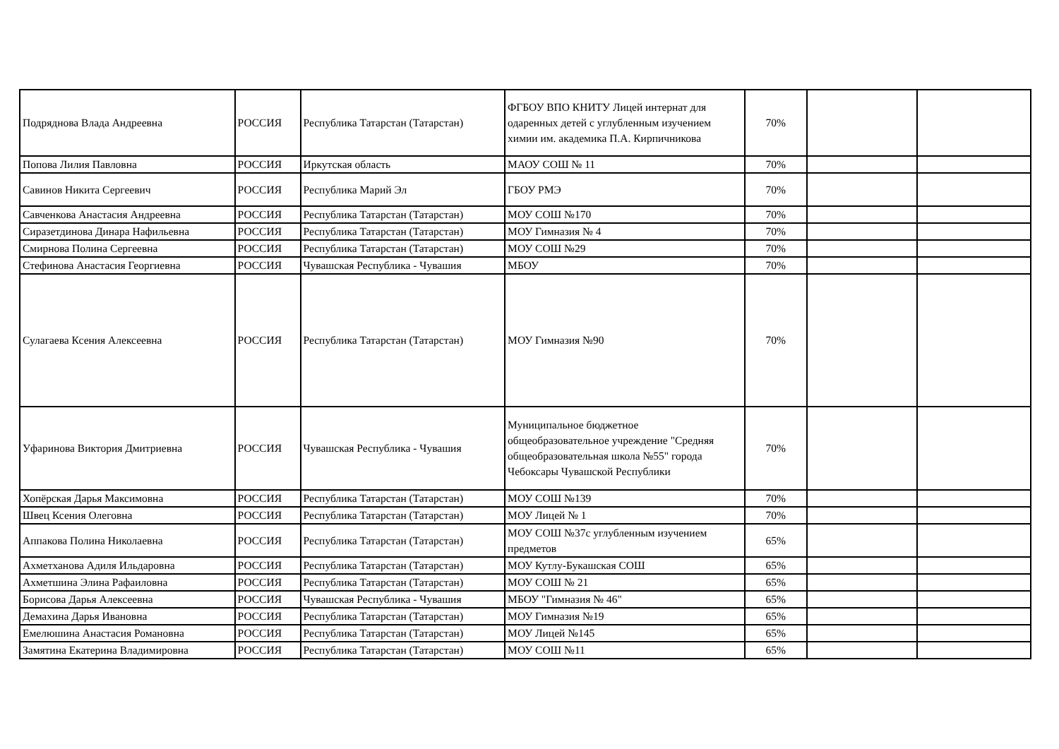| Подряднова Влада Андреевна | РОССИЯ | Республика Татарстан (Татарстан) | ФГБОУ ВПО КНИТУ Лицей интернат для одаренных детей с углубленным изучением химии им. академика П.А. Кирпичникова | 70% | | |
| Попова Лилия Павловна | РОССИЯ | Иркутская область | МАОУ СОШ № 11 | 70% | | |
| Савинов Никита Сергеевич | РОССИЯ | Республика Марий Эл | ГБОУ РМЭ | 70% | | |
| Савченкова Анастасия Андреевна | РОССИЯ | Республика Татарстан (Татарстан) | МОУ СОШ №170 | 70% | | |
| Сиразетдинова Динара Нафильевна | РОССИЯ | Республика Татарстан (Татарстан) | МОУ Гимназия № 4 | 70% | | |
| Смирнова Полина Сергеевна | РОССИЯ | Республика Татарстан (Татарстан) | МОУ СОШ №29 | 70% | | |
| Стефинова Анастасия Георгиевна | РОССИЯ | Чувашская Республика - Чувашия | МБОУ | 70% | | |
| Сулагаева Ксения Алексеевна | РОССИЯ | Республика Татарстан (Татарстан) | МОУ Гимназия №90 | 70% | | |
| Уфаринова Виктория Дмитриевна | РОССИЯ | Чувашская Республика - Чувашия | Муниципальное бюджетное общеобразовательное учреждение "Средняя общеобразовательная школа №55" города Чебоксары Чувашской Республики | 70% | | |
| Хопёрская Дарья Максимовна | РОССИЯ | Республика Татарстан (Татарстан) | МОУ СОШ №139 | 70% | | |
| Швец Ксения Олеговна | РОССИЯ | Республика Татарстан (Татарстан) | МОУ Лицей № 1 | 70% | | |
| Аппакова Полина Николаевна | РОССИЯ | Республика Татарстан (Татарстан) | МОУ СОШ №37с углубленным изучением предметов | 65% | | |
| Ахметханова Адиля Ильдаровна | РОССИЯ | Республика Татарстан (Татарстан) | МОУ Кутлу-Букашская СОШ | 65% | | |
| Ахметшина Элина Рафаиловна | РОССИЯ | Республика Татарстан (Татарстан) | МОУ СОШ № 21 | 65% | | |
| Борисова Дарья Алексеевна | РОССИЯ | Чувашская Республика - Чувашия | МБОУ "Гимназия № 46" | 65% | | |
| Демахина Дарья Ивановна | РОССИЯ | Республика Татарстан (Татарстан) | МОУ Гимназия №19 | 65% | | |
| Емелюшина Анастасия Романовна | РОССИЯ | Республика Татарстан (Татарстан) | МОУ Лицей №145 | 65% | | |
| Замятина Екатерина Владимировна | РОССИЯ | Республика Татарстан (Татарстан) | МОУ СОШ №11 | 65% | | |